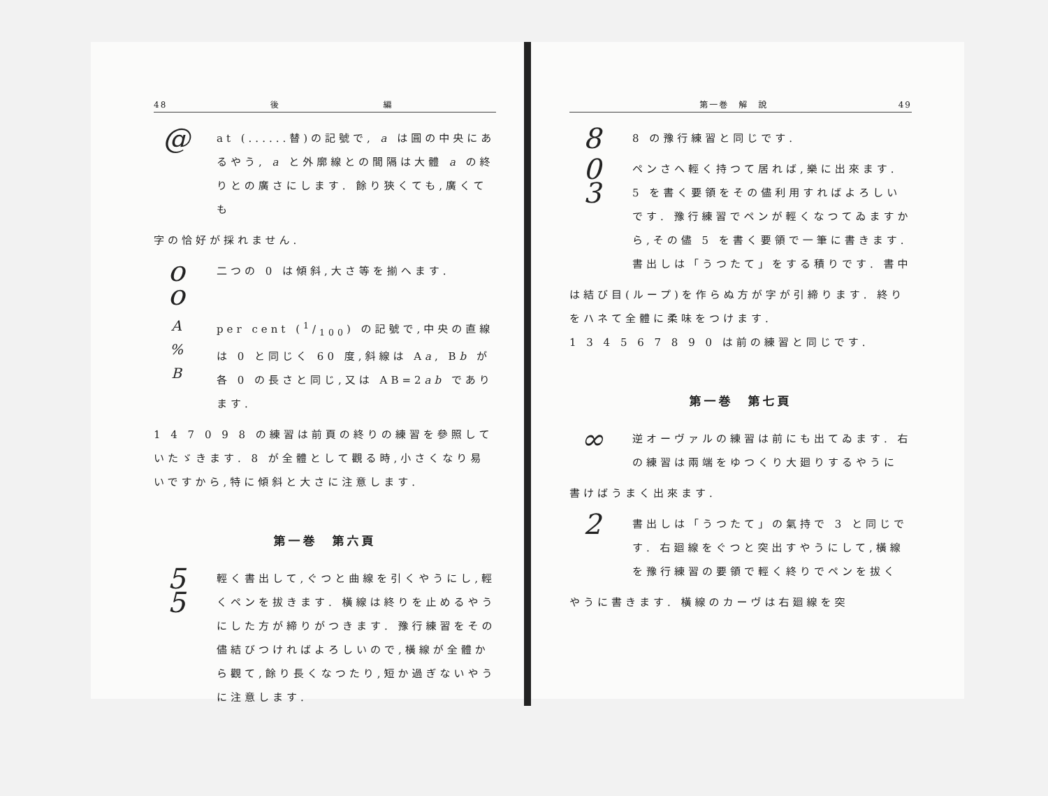48 後 編
@
at (......替)の記號で, a は圓の中央にあるやう, a と外廓線との間隔は大體 a の終りとの廣さにします. 餘り狹くても,廣くても
字の恰好が採れません.
o o
二つの 0 は傾斜,大さ等を揃へます.
A
%
B
per cent (1/100) の記號で,中央の直線は 0 と同じく 60 度,斜線は Aa, Bb が各 0 の長さと同じ,又は AB=2ab であります.
1 4 7 0 9 8 の練習は前頁の終りの練習を參照していたゞきます. 8 が全體として觀る時,小さくなり易いですから,特に傾斜と大さに注意します.
第一巻　第六頁
5
5
輕く書出して,ぐつと曲線を引くやうにし,輕くペンを拔きます. 橫線は終りを止めるやうにした方が締りがつきます. 豫行練習をその儘結びつければよろしいので,橫線が全體から觀て,餘り長くなつたり,短か過ぎないやうに注意します.
第一巻　解　說 49
8
8 の豫行練習と同じです.
0
3
ペンさへ輕く持つて居れば,樂に出來ます. 5 を書く要領をその儘利用すればよろしいです. 豫行練習でペンが輕くなつてゐますから,その儘 5 を書く要領で一筆に書きます. 書出しは「うつたて」をする積りです. 書中
は結び目(ループ)を作らぬ方が字が引締ります. 終りをハネて全體に柔味をつけます.
1 3 4 5 6 7 8 9 0 は前の練習と同じです.
第一巻　第七頁
∞
逆オーヴァルの練習は前にも出てゐます. 右の練習は兩端をゆつくり大廻りするやうに
書けばうまく出來ます.
2
書出しは「うつたて」の氣持で 3 と同じです. 右廻線をぐつと突出すやうにして,橫線を豫行練習の要領で輕く終りでペンを拔く
やうに書きます. 橫線のカーヴは右廻線を突